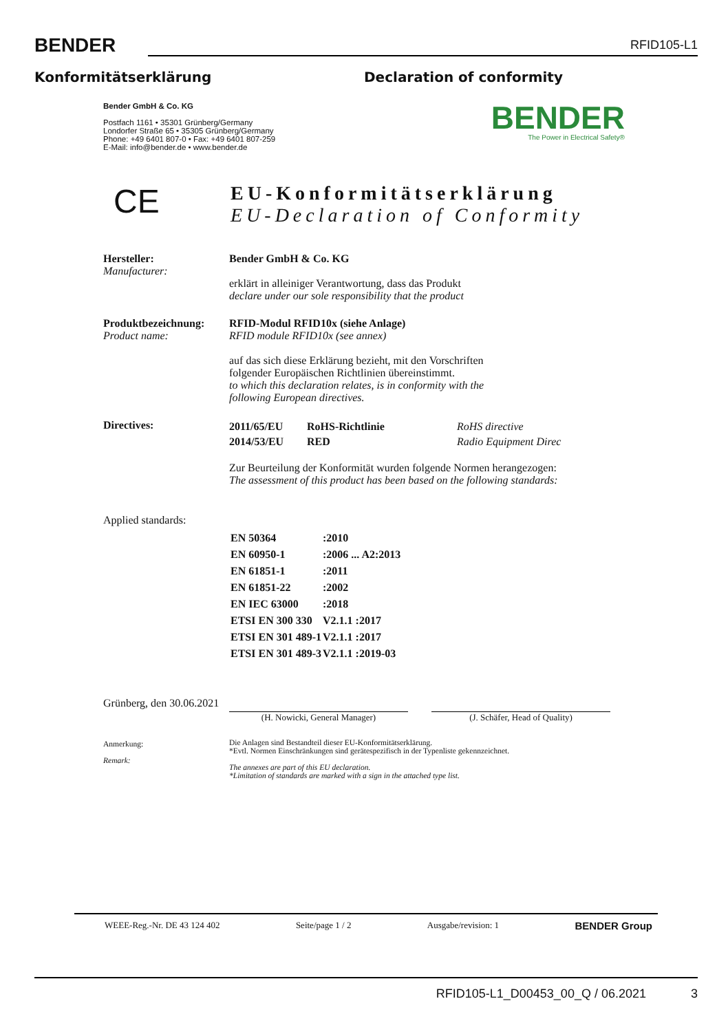BENDER
RFID105-L1
Konformitätserklärung Declaration of conformity
Bender GmbH & Co. KG
Postfach 1161 • 35301 Grünberg/Germany
Londorfer Straße 65 • 35305 Grünberg/Germany
Phone: +49 6401 807-0 • Fax: +49 6401 807-259
E-Mail: info@bender.de • www.bender.de
BENDER
The Power in Electrical Safety®
CE
EU-Konformitätserklärung
EU-Declaration of Conformity
| Hersteller: Manufacturer: | Bender GmbH & Co. KG erklärt in alleiniger Verantwortung, dass das Produkt declare under our sole responsibility that the product |
| Produktbezeichnung: Product name: | RFID-Modul RFID10x (siehe Anlage) RFID module RFID10x (see annex) auf das sich diese Erklärung bezieht, mit den Vorschriften folgender Europäischen Richtlinien übereinstimmt. to which this declaration relates, is in conformity with the following European directives. |
| Directives: | / 2011/65/EU / RoHS-Richtlinie / RoHS directive / / 2014/53/EU / RED / Radio Equipment Direc / Zur Beurteilung der Konformität wurden folgende Normen herangezogen: The assessment of this product has been based on the following standards: |
| Applied standards: | |
| | / EN 50364 / :2010 / / EN 60950-1 / :2006 ... A2:2013 / / EN 61851-1 / :2011 / / EN 61851-22 / :2002 / / EN IEC 63000 / :2018 / / ETSI EN 300 330 / V2.1.1 :2017 / / ETSI EN 301 489-1 / V2.1.1 :2017 / / ETSI EN 301 489-3 / V2.1.1 :2019-03 / |
| Grünberg, den 30.06.2021 | (H. Nowicki, General Manager) (J. Schäfer, Head of Quality) |
| Anmerkung: Remark: | Die Anlagen sind Bestandteil dieser EU-Konformitätserklärung. *Evtl. Normen Einschränkungen sind gerätespezifisch in der Typenliste gekennzeichnet. The annexes are part of this EU declaration. *Limitation of standards are marked with a sign in the attached type list. |
WEEE-Reg.-Nr. DE 43 124 402 Seite/page 1 / 2 Ausgabe/revision: 1 BENDER Group
RFID105-L1_D00453_00_Q / 06.2021 3